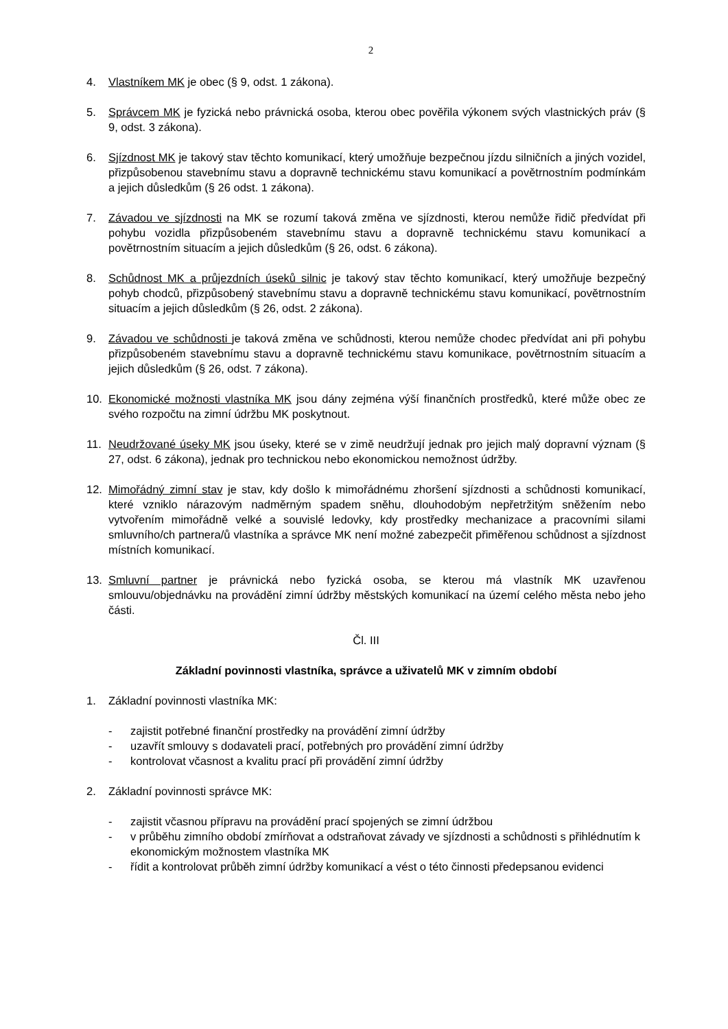2
4. Vlastníkem MK je obec (§ 9, odst. 1 zákona).
5. Správcem MK je fyzická nebo právnická osoba, kterou obec pověřila výkonem svých vlastnických práv (§ 9, odst. 3 zákona).
6. Sjízdnost MK je takový stav těchto komunikací, který umožňuje bezpečnou jízdu silničních a jiných vozidel, přizpůsobenou stavebnímu stavu a dopravně technickému stavu komunikací a povětrnostním podmínkám a jejich důsledkům (§ 26 odst. 1 zákona).
7. Závadou ve sjízdnosti na MK se rozumí taková změna ve sjízdnosti, kterou nemůže řidič předvídat při pohybu vozidla přizpůsobeném stavebnímu stavu a dopravně technickému stavu komunikací a povětrnostním situacím a jejich důsledkům (§ 26, odst. 6 zákona).
8. Schůdnost MK a průjezdních úseků silnic je takový stav těchto komunikací, který umožňuje bezpečný pohyb chodců, přizpůsobený stavebnímu stavu a dopravně technickému stavu komunikací, povětrnostním situacím a jejich důsledkům (§ 26, odst. 2 zákona).
9. Závadou ve schůdnosti je taková změna ve schůdnosti, kterou nemůže chodec předvídat ani při pohybu přizpůsobeném stavebnímu stavu a dopravně technickému stavu komunikace, povětrnostním situacím a jejich důsledkům (§ 26, odst. 7 zákona).
10. Ekonomické možnosti vlastníka MK jsou dány zejména výší finančních prostředků, které může obec ze svého rozpočtu na zimní údržbu MK poskytnout.
11. Neudržované úseky MK jsou úseky, které se v zimě neudržují jednak pro jejich malý dopravní význam (§ 27, odst. 6 zákona), jednak pro technickou nebo ekonomickou nemožnost údržby.
12. Mimořádný zimní stav je stav, kdy došlo k mimořádnému zhoršení sjízdnosti a schůdnosti komunikací, které vzniklo nárazovým nadměrným spadem sněhu, dlouhodobým nepřetržitým sněžením nebo vytvořením mimořádně velké a souvislé ledovky, kdy prostředky mechanizace a pracovními silami smluvního/ch partnera/ů vlastníka a správce MK není možné zabezpečit přiměřenou schůdnost a sjízdnost místních komunikací.
13. Smluvní partner je právnická nebo fyzická osoba, se kterou má vlastník MK uzavřenou smlouvu/objednávku na provádění zimní údržby městských komunikací na území celého města nebo jeho části.
Čl. III
Základní povinnosti vlastníka, správce a uživatelů MK v zimním období
1. Základní povinnosti vlastníka MK:
- zajistit potřebné finanční prostředky na provádění zimní údržby
- uzavřít smlouvy s dodavateli prací, potřebných pro provádění zimní údržby
- kontrolovat včasnost a kvalitu prací při provádění zimní údržby
2. Základní povinnosti správce MK:
- zajistit včasnou přípravu na provádění prací spojených se zimní údržbou
- v průběhu zimního období zmírňovat a odstraňovat závady ve sjízdnosti a schůdnosti s přihlédnutím k ekonomickým možnostem vlastníka MK
- řídit a kontrolovat průběh zimní údržby komunikací a vést o této činnosti předepsanou evidenci